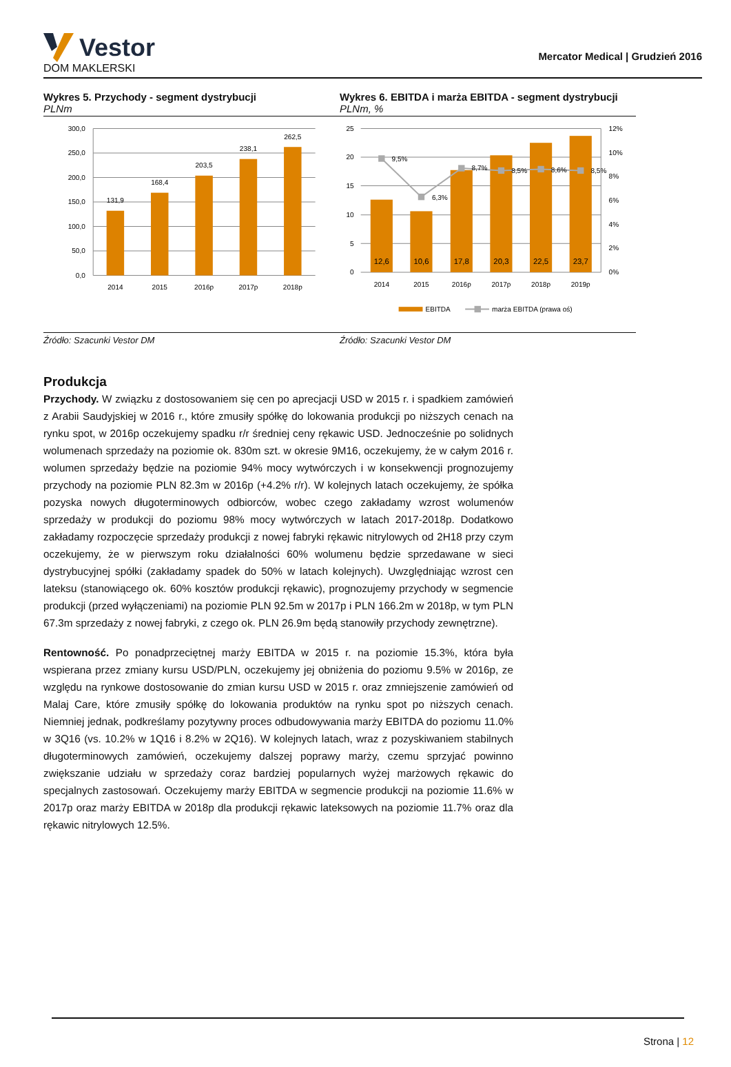Vestor
DOM MAKLERSKI
Mercator Medical | Grudzień 2016
Wykres 5. Przychody - segment dystrybucji
PLNm
300,0
250,0
200,0
150,0
100,0
50,0
0,0
131,9
168,4
203,5
238,1
262,5
2014
2015
2016p
2017p
2018p
Źródło: Szacunki Vestor DM
Wykres 6. EBITDA i marża EBITDA - segment dystrybucji
PLNm, %
25
20
15
10
5
0
12%
10%
8%
6%
4%
2%
0%
9,5%
6,3%
8,7%
8,5%
8,6%
8,5%
12,6
10,6
17,8
20,3
22,5
23,7
2014
2015
2016p
2017p
2018p
2019p
EBITDA
marża EBITDA (prawa oś)
Źródło: Szacunki Vestor DM
Produkcja
Przychody. W związku z dostosowaniem się cen po aprecjacji USD w 2015 r. i spadkiem zamówień z Arabii Saudyjskiej w 2016 r., które zmusiły spółkę do lokowania produkcji po niższych cenach na rynku spot, w 2016p oczekujemy spadku r/r średniej ceny rękawic USD. Jednocześnie po solidnych wolumenach sprzedaży na poziomie ok. 830m szt. w okresie 9M16, oczekujemy, że w całym 2016 r. wolumen sprzedaży będzie na poziomie 94% mocy wytwórczych i w konsekwencji prognozujemy przychody na poziomie PLN 82.3m w 2016p (+4.2% r/r). W kolejnych latach oczekujemy, że spółka pozyska nowych długoterminowych odbiorców, wobec czego zakładamy wzrost wolumenów sprzedaży w produkcji do poziomu 98% mocy wytwórczych w latach 2017-2018p. Dodatkowo zakładamy rozpoczęcie sprzedaży produkcji z nowej fabryki rękawic nitrylowych od 2H18 przy czym oczekujemy, że w pierwszym roku działalności 60% wolumenu będzie sprzedawane w sieci dystrybucyjnej spółki (zakładamy spadek do 50% w latach kolejnych). Uwzględniając wzrost cen lateksu (stanowiącego ok. 60% kosztów produkcji rękawic), prognozujemy przychody w segmencie produkcji (przed wyłączeniami) na poziomie PLN 92.5m w 2017p i PLN 166.2m w 2018p, w tym PLN 67.3m sprzedaży z nowej fabryki, z czego ok. PLN 26.9m będą stanowiły przychody zewnętrzne).
Rentowność. Po ponadprzeciętnej marży EBITDA w 2015 r. na poziomie 15.3%, która była wspierana przez zmiany kursu USD/PLN, oczekujemy jej obniżenia do poziomu 9.5% w 2016p, ze względu na rynkowe dostosowanie do zmian kursu USD w 2015 r. oraz zmniejszenie zamówień od Malaj Care, które zmusiły spółkę do lokowania produktów na rynku spot po niższych cenach. Niemniej jednak, podkreślamy pozytywny proces odbudowywania marży EBITDA do poziomu 11.0% w 3Q16 (vs. 10.2% w 1Q16 i 8.2% w 2Q16). W kolejnych latach, wraz z pozyskiwaniem stabilnych długoterminowych zamówień, oczekujemy dalszej poprawy marży, czemu sprzyjać powinno zwiększanie udziału w sprzedaży coraz bardziej popularnych wyżej marżowych rękawic do specjalnych zastosowań. Oczekujemy marży EBITDA w segmencie produkcji na poziomie 11.6% w 2017p oraz marży EBITDA w 2018p dla produkcji rękawic lateksowych na poziomie 11.7% oraz dla rękawic nitrylowych 12.5%.
Strona | 12